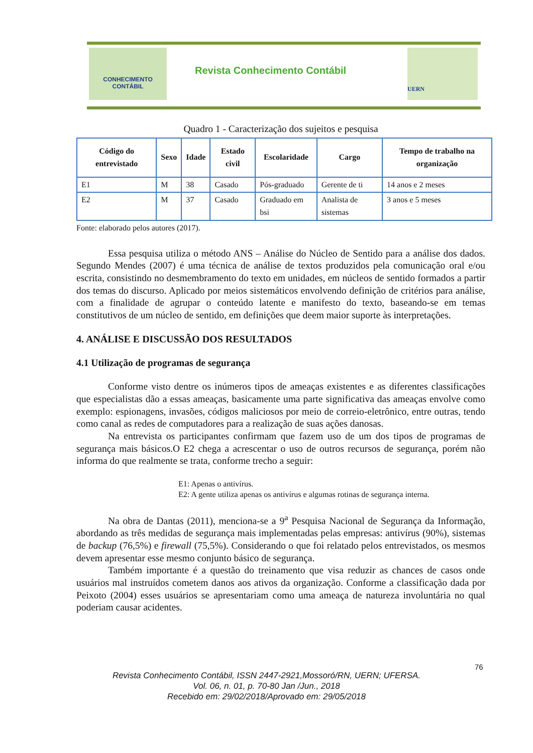CONHECIMENTO
CONTÁBIL
Revista Conhecimento Contábil
UERN
Quadro 1 - Caracterização dos sujeitos e pesquisa
| Código do entrevistado | Sexo | Idade | Estado civil | Escolaridade | Cargo | Tempo de trabalho na organização |
| --- | --- | --- | --- | --- | --- | --- |
| E1 | M | 38 | Casado | Pós-graduado | Gerente de ti | 14 anos e 2 meses |
| E2 | M | 37 | Casado | Graduado em bsi | Analista de sistemas | 3 anos e 5 meses |
Fonte: elaborado pelos autores (2017).
Essa pesquisa utiliza o método ANS – Análise do Núcleo de Sentido para a análise dos dados. Segundo Mendes (2007) é uma técnica de análise de textos produzidos pela comunicação oral e/ou escrita, consistindo no desmembramento do texto em unidades, em núcleos de sentido formados a partir dos temas do discurso. Aplicado por meios sistemáticos envolvendo definição de critérios para análise, com a finalidade de agrupar o conteúdo latente e manifesto do texto, baseando-se em temas constitutivos de um núcleo de sentido, em definições que deem maior suporte às interpretações.
4. ANÁLISE E DISCUSSÃO DOS RESULTADOS
4.1 Utilização de programas de segurança
Conforme visto dentre os inúmeros tipos de ameaças existentes e as diferentes classificações que especialistas dão a essas ameaças, basicamente uma parte significativa das ameaças envolve como exemplo: espionagens, invasões, códigos maliciosos por meio de correio-eletrônico, entre outras, tendo como canal as redes de computadores para a realização de suas ações danosas.
Na entrevista os participantes confirmam que fazem uso de um dos tipos de programas de segurança mais básicos.O E2 chega a acrescentar o uso de outros recursos de segurança, porém não informa do que realmente se trata, conforme trecho a seguir:
E1: Apenas o antivírus.
E2: A gente utiliza apenas os antivírus e algumas rotinas de segurança interna.
Na obra de Dantas (2011), menciona-se a 9<sup>a</sup> Pesquisa Nacional de Segurança da Informação, abordando as três medidas de segurança mais implementadas pelas empresas: antivírus (90%), sistemas de backup (76,5%) e firewall (75,5%). Considerando o que foi relatado pelos entrevistados, os mesmos devem apresentar esse mesmo conjunto básico de segurança.
Também importante é a questão do treinamento que visa reduzir as chances de casos onde usuários mal instruídos cometem danos aos ativos da organização. Conforme a classificação dada por Peixoto (2004) esses usuários se apresentariam como uma ameaça de natureza involuntária no qual poderiam causar acidentes.
76
Revista Conhecimento Contábil, ISSN 2447-2921,Mossoró/RN, UERN; UFERSA.
Vol. 06, n. 01, p. 70-80 Jan /Jun., 2018
Recebido em: 29/02/2018/Aprovado em: 29/05/2018